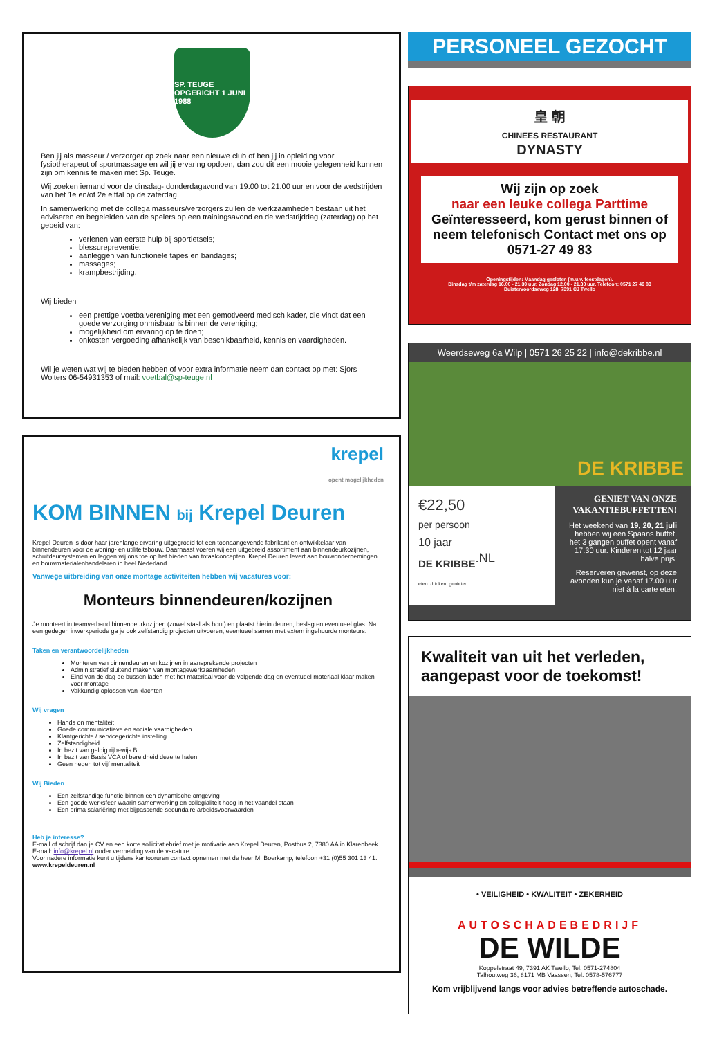SP. TEUGE
OPGERICHT 1 JUNI 1988
Ben jij als masseur / verzorger op zoek naar een nieuwe club of ben jij in opleiding voor fysiotherapeut of sportmassage en wil jij ervaring opdoen, dan zou dit een mooie gelegenheid kunnen zijn om kennis te maken met Sp. Teuge.
Wij zoeken iemand voor de dinsdag- donderdagavond van 19.00 tot 21.00 uur en voor de wedstrijden van het 1e en/of 2e elftal op de zaterdag.
In samenwerking met de collega masseurs/verzorgers zullen de werkzaamheden bestaan uit het adviseren en begeleiden van de spelers op een trainingsavond en de wedstrijddag (zaterdag) op het gebeid van:
verlenen van eerste hulp bij sportletsels;
blessurepreventie;
aanleggen van functionele tapes en bandages;
massages;
krampbestrijding.
Wij bieden
een prettige voetbalvereniging met een gemotiveerd medisch kader, die vindt dat een goede verzorging onmisbaar is binnen de vereniging;
mogelijkheid om ervaring op te doen;
onkosten vergoeding afhankelijk van beschikbaarheid, kennis en vaardigheden.
Wil je weten wat wij te bieden hebben of voor extra informatie neem dan contact op met: Sjors Wolters 06-54931353 of mail: voetbal@sp-teuge.nl
krepel
opent mogelijkheden
KOM BINNEN bij Krepel Deuren
Krepel Deuren is door haar jarenlange ervaring uitgegroeid tot een toonaangevende fabrikant en ontwikkelaar van binnendeuren voor de woning- en utiliteitsbouw. Daarnaast voeren wij een uitgebreid assortiment aan binnendeurkozijnen, schuifdeursystemen en leggen wij ons toe op het bieden van totaalconcepten. Krepel Deuren levert aan bouwondernemingen en bouwmaterialenhandelaren in heel Nederland.
Vanwege uitbreiding van onze montage activiteiten hebben wij vacatures voor:
Monteurs binnendeuren/kozijnen
Je monteert in teamverband binnendeurkozijnen (zowel staal als hout) en plaatst hierin deuren, beslag en eventueel glas. Na een gedegen inwerkperiode ga je ook zelfstandig projecten uitvoeren, eventueel samen met extern ingehuurde monteurs.
Taken en verantwoordelijkheden
Monteren van binnendeuren en kozijnen in aansprekende projecten
Administratief sluitend maken van montagewerkzaamheden
Eind van de dag de bussen laden met het materiaal voor de volgende dag en eventueel materiaal klaar maken voor montage
Vakkundig oplossen van klachten
Wij vragen
Hands on mentaliteit
Goede communicatieve en sociale vaardigheden
Klantgerichte / servicegerichte instelling
Zelfstandigheid
In bezit van geldig rijbewijs B
In bezit van Basis VCA of bereidheid deze te halen
Geen negen tot vijf mentaliteit
Wij Bieden
Een zelfstandige functie binnen een dynamische omgeving
Een goede werksfeer waarin samenwerking en collegialiteit hoog in het vaandel staan
Een prima salariëring met bijpassende secundaire arbeidsvoorwaarden
Heb je interesse?
E-mail of schrijf dan je CV en een korte sollicitatiebrief met je motivatie aan Krepel Deuren, Postbus 2, 7380 AA in Klarenbeek. E-mail: info@krepel.nl onder vermelding van de vacature.
Voor nadere informatie kunt u tijdens kantooruren contact opnemen met de heer M. Boerkamp, telefoon +31 (0)55 301 13 41. www.krepeldeuren.nl
PERSONEEL GEZOCHT
皇 朝
CHINEES RESTAURANT
DYNASTY
Wij zijn op zoek
naar een leuke collega Parttime
Geïnteresseerd, kom gerust binnen of neem telefonisch Contact met ons op 0571-27 49 83
Openingstijden: Maandag gesloten (m.u.v. feestdagen).
Dinsdag t/m zaterdag 16.00 - 21.30 uur. Zondag 12.00 - 21.30 uur. Telefoon: 0571 27 49 83
Duistervoordseweg 128, 7391 CJ Twello
Weerdseweg 6a Wilp | 0571 26 25 22 | info@dekribbe.nl
DE KRIBBE
€22,50
per persoon
10 jaar
DE KRIBBE<sup>.NL</sup>
eten. drinken. genieten.
GENIET VAN ONZE VAKANTIEBUFFETTEN!
Het weekend van 19, 20, 21 juli hebben wij een Spaans buffet, het 3 gangen buffet opent vanaf 17.30 uur. Kinderen tot 12 jaar halve prijs!
Reserveren gewenst, op deze avonden kun je vanaf 17.00 uur niet à la carte eten.
Kwaliteit van uit het verleden, aangepast voor de toekomst!
• VEILIGHEID • KWALITEIT • ZEKERHEID
AUTOSCHADEBEDRIJF
DE WILDE
Koppelstraat 49, 7391 AK Twello, Tel. 0571-274804
Talhoutweg 36, 8171 MB Vaassen, Tel. 0578-576777
Kom vrijblijvend langs voor advies betreffende autoschade.